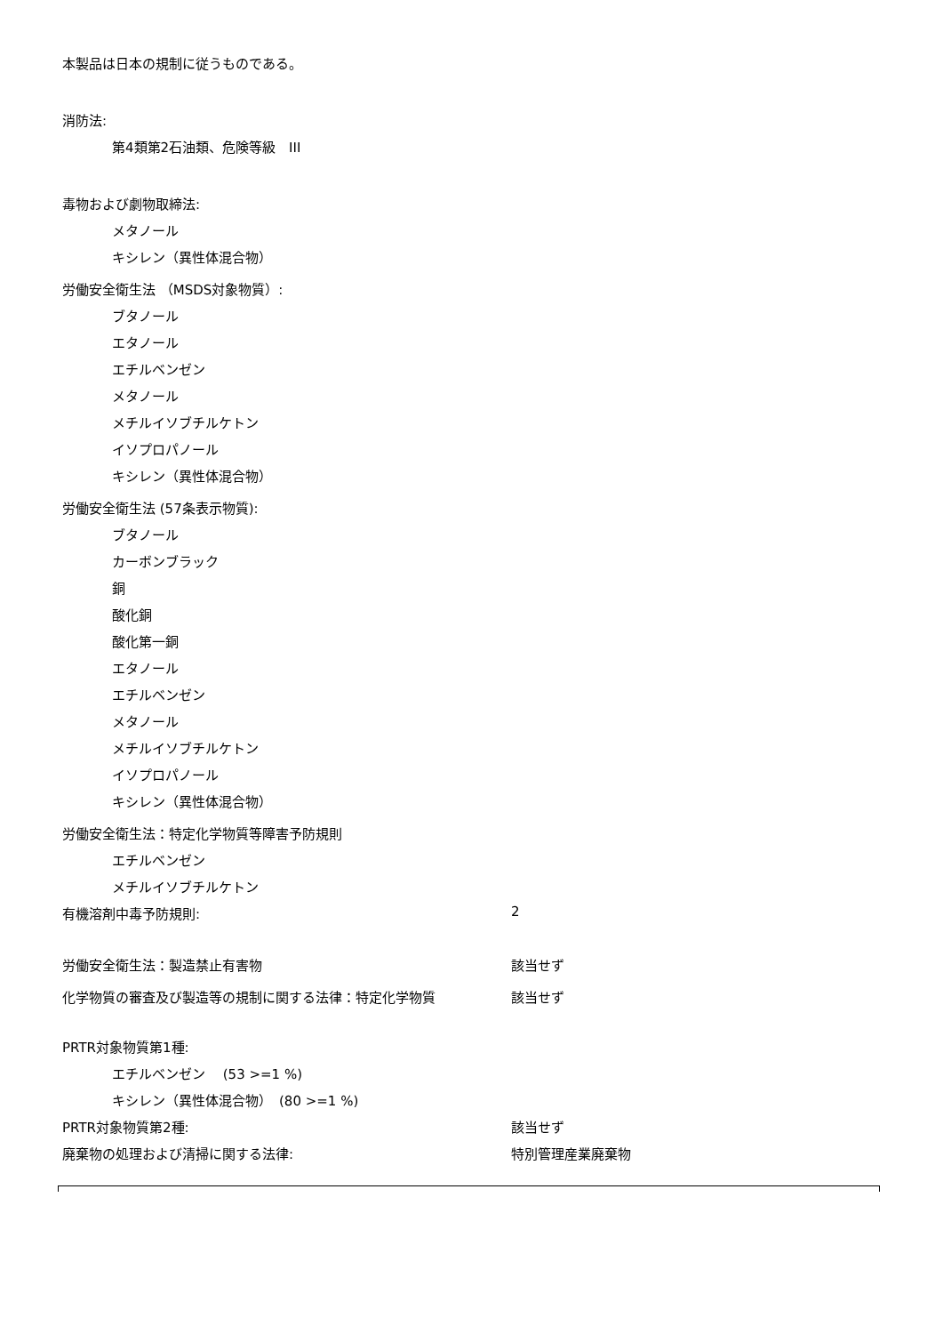本製品は日本の規制に従うものである。
消防法:
第4類第2石油類、危険等級　III
毒物および劇物取締法:
メタノール
キシレン（異性体混合物）
労働安全衛生法 （MSDS対象物質）:
ブタノール
エタノール
エチルベンゼン
メタノール
メチルイソブチルケトン
イソプロパノール
キシレン（異性体混合物）
労働安全衛生法 (57条表示物質):
ブタノール
カーボンブラック
銅
酸化銅
酸化第一銅
エタノール
エチルベンゼン
メタノール
メチルイソブチルケトン
イソプロパノール
キシレン（異性体混合物）
労働安全衛生法：特定化学物質等障害予防規則
エチルベンゼン
メチルイソブチルケトン
有機溶剤中毒予防規則: 2
労働安全衛生法：製造禁止有害物 該当せず
化学物質の審査及び製造等の規制に関する法律：特定化学物質 該当せず
PRTR対象物質第1種:
エチルベンゼン　 (53 >=1 %)
キシレン（異性体混合物）　(80 >=1 %)
PRTR対象物質第2種: 該当せず
廃棄物の処理および清掃に関する法律: 特別管理産業廃棄物